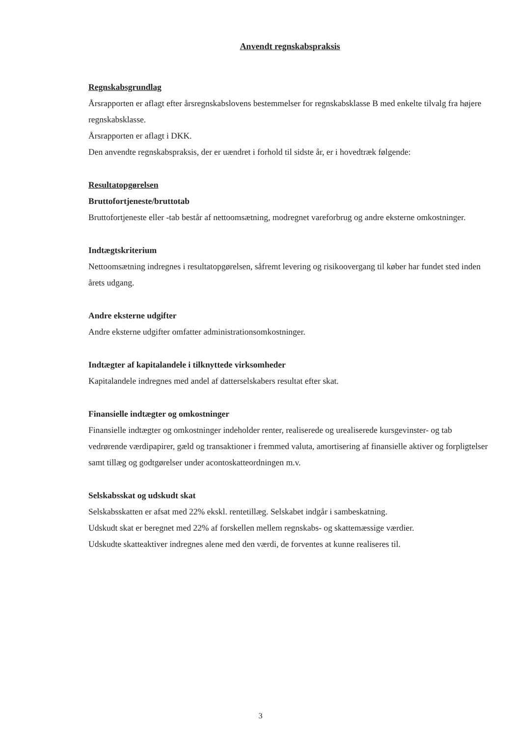Anvendt regnskabspraksis
Regnskabsgrundlag
Årsrapporten er aflagt efter årsregnskabslovens bestemmelser for regnskabsklasse B med enkelte tilvalg fra højere regnskabsklasse.
Årsrapporten er aflagt i DKK.
Den anvendte regnskabspraksis, der er uændret i forhold til sidste år, er i hovedtræk følgende:
Resultatopgørelsen
Bruttofortjeneste/bruttotab
Bruttofortjeneste eller -tab består af nettoomsætning, modregnet vareforbrug og andre eksterne omkostninger.
Indtægtskriterium
Nettoomsætning indregnes i resultatopgørelsen, såfremt levering og risikoovergang til køber har fundet sted inden årets udgang.
Andre eksterne udgifter
Andre eksterne udgifter omfatter administrationsomkostninger.
Indtægter af kapitalandele i tilknyttede virksomheder
Kapitalandele indregnes med andel af datterselskabers resultat efter skat.
Finansielle indtægter og omkostninger
Finansielle indtægter og omkostninger indeholder renter, realiserede og urealiserede kursgevinster- og tab vedrørende værdipapirer, gæld og transaktioner i fremmed valuta, amortisering af finansielle aktiver og forpligtelser samt tillæg og godtgørelser under acontoskatteordningen m.v.
Selskabsskat og udskudt skat
Selskabsskatten er afsat med 22% ekskl. rentetillæg. Selskabet indgår i sambeskatning.
Udskudt skat er beregnet med 22% af forskellen mellem regnskabs- og skattemæssige værdier.
Udskudte skatteaktiver indregnes alene med den værdi, de forventes at kunne realiseres til.
3